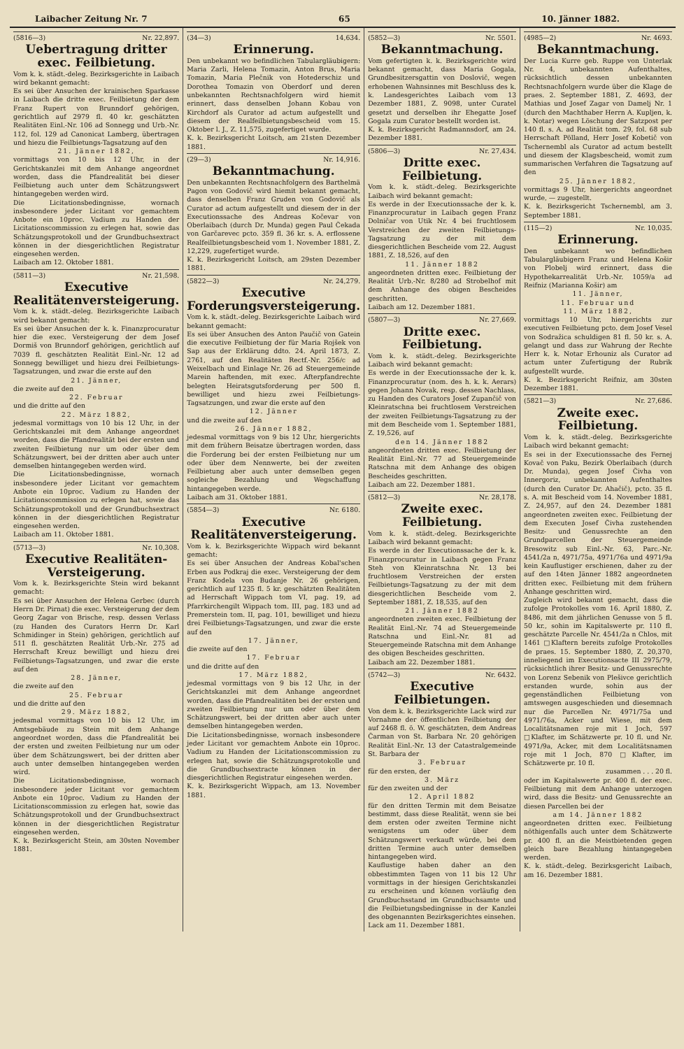Laibacher Zeitung Nr. 7 65 10. Jänner 1882.
(5816—3) Nr. 22,897.
Uebertragung dritter exec. Feilbietung.
Vom k. k. städt.-deleg. Bezirksgerichte in Laibach wird bekannt gemacht:
Es sei über Ansuchen der krainischen Sparkasse in Laibach die dritte exec. Feilbietung der dem Franz Rupert von Brunndorf gehörigen, gerichtlich auf 2979 fl. 40 kr. geschätzten Realitäten Einl.-Nr. 106 ad Sonnegg und Urb.-Nr. 112, fol. 129 ad Canonicat Lamberg, übertragen und hiezu die Feilbietungs-Tagsatzung auf den
21. Jänner 1882,
vormittags von 10 bis 12 Uhr, in der Gerichtskanzlei mit dem Anhange angeordnet worden, dass die Pfandrealität bei dieser Feilbietung auch unter dem Schätzungswert hintangegeben werden wird.
Die Licitationsbedingnisse, wornach insbesondere jeder Licitant vor gemachtem Anbote ein 10proc. Vadium zu Handen der Licitationscommission zu erlegen hat, sowie das Schätzungsprotokoll und der Grundbuchsextract können in der diesgerichtlichen Registratur eingesehen werden.
Laibach am 12. Oktober 1881.
(5811—3) Nr. 21,598.
Executive Realitätenversteigerung.
Vom k. k. städt.-deleg. Bezirksgerichte Laibach wird bekannt gemacht:
Es sei über Ansuchen der k. k. Finanzprocuratur hier die exec. Versteigerung der dem Josef Dormiš von Brunndorf gehörigen, gerichtlich auf 7039 fl. geschätzten Realität Einl.-Nr. 12 ad Sonnegg bewilliget und hiezu drei Feilbietungs-Tagsatzungen, und zwar die erste auf den
21. Jänner,
die zweite auf den
22. Februar
und die dritte auf den
22. März 1882,
jedesmal vormittags von 10 bis 12 Uhr, in der Gerichtskanzlei mit dem Anhange angeordnet worden, dass die Pfandrealität bei der ersten und zweiten Feilbietung nur um oder über dem Schätzungswert, bei der dritten aber auch unter demselben hintangegeben werden wird.
Die Licitationsbedingnisse, wornach insbesondere jeder Licitant vor gemachtem Anbote ein 10proc. Vadium zu Handen der Licitationscommission zu erlegen hat, sowie das Schätzungsprotokoll und der Grundbuchsextract können in der diesgerichtlichen Registratur eingesehen werden.
Laibach am 11. Oktober 1881.
(5713—3) Nr. 10,308.
Executive Realitäten-Versteigerung.
Vom k. k. Bezirksgerichte Stein wird bekannt gemacht:
Es sei über Ansuchen der Helena Gerbec (durch Herrn Dr. Pirnat) die exec. Versteigerung der dem Georg Zagar von Brische, resp. dessen Verlass (zu Handen des Curators Herrn Dr. Karl Schmidinger in Stein) gehörigen, gerichtlich auf 511 fl. geschätzten Realität Urb.-Nr. 275 ad Herrschaft Kreuz bewilligt und hiezu drei Feilbietungs-Tagsatzungen, und zwar die erste auf den
28. Jänner,
die zweite auf den
25. Februar
und die dritte auf den
29. März 1882,
jedesmal vormittags von 10 bis 12 Uhr, im Amtsgebäude zu Stein mit dem Anhange angeordnet worden, dass die Pfandrealität bei der ersten und zweiten Feilbietung nur um oder über dem Schätzungswert, bei der dritten aber auch unter demselben hintangegeben werden wird.
Die Licitationsbedingnisse, wornach insbesondere jeder Licitant vor gemachtem Anbote ein 10proc. Vadium zu Handen der Licitationscommission zu erlegen hat, sowie das Schätzungsprotokoll und der Grundbuchsextract können in der diesgerichtlichen Registratur eingesehen werden.
K. k. Bezirksgericht Stein, am 30sten November 1881.
(34—3) 14,634.
Erinnerung.
Den unbekannt wo befindlichen Tabulargläubigern: Maria Zarli, Helena Tomazin, Anton Brus, Maria Tomazin, Maria Plečnik von Hotederschiz und Dorothea Tomazin von Oberdorf und deren unbekannten Rechtsnachfolgern wird hiemit erinnert, dass denselben Johann Kobau von Kirchdorf als Curator ad actum aufgestellt und diesem der Realfeilbietungsbescheid vom 15. Oktober l. J., Z. 11,575, zugefertiget wurde.
K. k. Bezirksgericht Loitsch, am 21sten Dezember 1881.
(29—3) Nr. 14,916.
Bekanntmachung.
Den unbekannten Rechtsnachfolgern des Barthelmä Pagon von Godovič wird hiemit bekannt gemacht, dass denselben Franz Gruden von Godovič als Curator ad actum aufgestellt und diesem der in der Executionssache des Andreas Kočevar von Oberlaibach (durch Dr. Munda) gegen Paul Čekada von Garčarevec pcto. 359 fl. 36 kr. s. A. erflossene Realfeilbietungsbescheid vom 1. November 1881, Z. 12,229, zugefertiget wurde.
K. k. Bezirksgericht Loitsch, am 29sten Dezember 1881.
(5822—3) Nr. 24,279.
Executive Forderungsversteigerung.
Vom k. k. städt.-deleg. Bezirksgerichte Laibach wird bekannt gemacht:
Es sei über Ansuchen des Anton Paučič von Gatein die executive Feilbietung der für Maria Rojšek von Sap aus der Erklärung ddto. 24. April 1873, Z. 2761, auf den Realitäten Rectf.-Nr. 256/c ad Weixelbach und Einlage Nr. 26 ad Steuergemeinde Marein haftenden, mit exec. Afterpfandrechte belegten Heiratsgutsforderung per 500 fl. bewilliget und hiezu zwei Feilbietungs-Tagsatzungen, und zwar die erste auf den
12. Jänner
und die zweite auf den
26. Jänner 1882,
jedesmal vormittags von 9 bis 12 Uhr, hiergerichts mit dem frühern Beisatze übertragen worden, dass die Forderung bei der ersten Feilbietung nur um oder über dem Nennwerte, bei der zweiten Feilbietung aber auch unter demselben gegen sogleiche Bezahlung und Wegschaffung hintangegeben werde.
Laibach am 31. Oktober 1881.
(5854—3) Nr. 6180.
Executive Realitätenversteigerung.
Vom k. k. Bezirksgerichte Wippach wird bekannt gemacht:
Es sei über Ansuchen der Andreas Kobal'schen Erben aus Podkraj die exec. Versteigerung der dem Franz Kodela von Budanje Nr. 26 gehörigen, gerichtlich auf 1235 fl. 5 kr. geschätzten Realitäten ad Herrschaft Wippach tom VI, pag. 19, ad Pfarrkirchengilt Wippach tom. III, pag. 183 und ad Premerstein tom. II, pag. 101, bewilliget und hiezu drei Feilbietungs-Tagsatzungen, und zwar die erste auf den
17. Jänner,
die zweite auf den
17. Februar
und die dritte auf den
17. März 1882,
jedesmal vormittags von 9 bis 12 Uhr, in der Gerichtskanzlei mit dem Anhange angeordnet worden, dass die Pfandrealitäten bei der ersten und zweiten Feilbietung nur um oder über dem Schätzungswert, bei der dritten aber auch unter demselben hintangegeben werden.
Die Licitationsbedingnisse, wornach insbesondere jeder Licitant vor gemachtem Anbote ein 10proc. Vadium zu Handen der Licitationscommission zu erlegen hat, sowie die Schätzungsprotokolle und die Grundbuchsextracte können in der diesgerichtlichen Registratur eingesehen werden.
K. k. Bezirksgericht Wippach, am 13. November 1881.
(5852—3) Nr. 5501.
Bekanntmachung.
Vom gefertigten k. k. Bezirksgerichte wird bekannt gemacht, dass Maria Gogala, Grundbesitzersgattin von Doslovič, wegen erhobenen Wahnsinnes mit Beschluss des k. k. Landesgerichtes Laibach vom 13 Dezember 1881, Z. 9098, unter Curatel gesetzt und derselben ihr Ehegatte Josef Gogala zum Curator bestellt worden ist.
K. k. Bezirksgericht Radmannsdorf, am 24. Dezember 1881.
(5806—3) Nr. 27,434.
Dritte exec. Feilbietung.
Vom k. k. städt.-deleg. Bezirksgerichte Laibach wird bekannt gemacht:
Es werde in der Executionssache der k. k. Finanzprocuratur in Laibach gegen Franz Dolničar von Utik Nr. 4 bei fruchtlosem Verstreichen der zweiten Feilbietungs-Tagsatzung zu der mit dem diesgerichtlichen Bescheide vom 22. August 1881, Z. 18,526, auf den
11. Jänner 1882
angeordneten dritten exec. Feilbietung der Realität Urb.-Nr. 8/280 ad Strobelhof mit dem Anhange des obigen Bescheides geschritten.
Laibach am 12. Dezember 1881.
(5807—3) Nr. 27,669.
Dritte exec. Feilbietung.
Vom k. k. städt.-deleg. Bezirksgerichte Laibach wird bekannt gemacht:
Es werde in der Executionssache der k. k. Finanzprocuratur (nom. des h. k. k. Aerars) gegen Johann Novak, resp. dessen Nachlass, zu Handen des Curators Josef Zupančič von Kleinratschna bei fruchtlosem Verstreichen der zweiten Feilbietungs-Tagsatzung zu der mit dem Bescheide vom 1. September 1881, Z. 19,526, auf
den 14. Jänner 1882
angeordneten dritten exec. Feilbietung der Realität Einl.-Nr. 77 ad Steuergemeinde Ratschna mit dem Anhange des obigen Bescheides geschritten.
Laibach am 22. Dezember 1881.
(5812—3) Nr. 28,178.
Zweite exec. Feilbietung.
Vom k. k. städt.-deleg. Bezirksgerichte Laibach wird bekannt gemacht:
Es werde in der Executionssache der k. k. Finanzprocuratur in Laibach gegen Franz Steh von Kleinratschna Nr. 13 bei fruchtlosem Verstreichen der ersten Feilbietungs-Tagsatzung zu der mit dem diesgerichtlichen Bescheide vom 2. September 1881, Z. 18,535, auf den
21. Jänner 1882
angeordneten zweiten exec. Feilbietung der Realität Einl.-Nr. 74 ad Steuergemeinde Ratschna und Einl.-Nr. 81 ad Steuergemeinde Ratschna mit dem Anhange des obigen Bescheides geschritten.
Laibach am 22. Dezember 1881.
(5742—3) Nr. 6432.
Executive Feilbietungen.
Von dem k. k. Bezirksgerichte Lack wird zur Vornahme der öffentlichen Feilbietung der auf 2468 fl. ö. W. geschätzten, dem Andreas Čarman von St. Barbara Nr. 20 gehörigen Realität Einl.-Nr. 13 der Catastralgemeinde St. Barbara der
3. Februar
für den ersten, der
3. März
für den zweiten und der
12. April 1882
für den dritten Termin mit dem Beisatze bestimmt, dass diese Realität, wenn sie bei dem ersten oder zweiten Termine nicht wenigstens um oder über dem Schätzungswert verkauft würde, bei dem dritten Termine auch unter demselben hintangegeben wird.
Kauflustige haben daher an den obbestimmten Tagen von 11 bis 12 Uhr vormittags in der hiesigen Gerichtskanzlei zu erscheinen und können vorläufig den Grundbuchsstand im Grundbuchsamte und die Feilbietungsbedingnisse in der Kanzlei des obgenannten Bezirksgerichtes einsehen.
Lack am 11. Dezember 1881.
(4985—2) Nr. 4693.
Bekanntmachung.
Der Lucia Kurre geb. Ruppe von Unterlak Nr. 4, unbekannten Aufenthaltes, rücksichtlich dessen unbekannten Rechtsnachfolgern wurde über die Klage de praes. 2. September 1881, Z. 4693, der Mathias und Josef Zagar von Damelj Nr. 1 (durch den Machthaber Herrn A. Kupljen, k. k. Notar) wegen Löschung der Satzpost per 140 fl. s. A. ad Realität tom. 29, fol. 68 sub Herrschaft Pölland, Herr Josef Kobetič von Tschernembl als Curator ad actum bestellt und diesem der Klagsbescheid, womit zum summarischen Verfahren die Tagsatzung auf den
25. Jänner 1882,
vormittags 9 Uhr, hiergerichts angeordnet wurde, — zugestellt.
K. k. Bezirksgericht Tschernembl, am 3. September 1881.
(115—2) Nr. 10,035.
Erinnerung.
Den unbekannt wo befindlichen Tabulargläubigern Franz und Helena Košir von Plobelj wird erinnert, dass die Hypothekarrealität Urb.-Nr. 1059/a ad Reifniz (Marianna Košir) am
11. Jänner,
11. Februar und
11. März 1882,
vormittags 10 Uhr, hiergerichts zur executiven Feilbietung pcto. dem Josef Vesel von Sodražica schuldigen 81 fl. 50 kr. s. A. gelangt und dass zur Wahrung der Rechte Herr k. k. Notar Erhouniz als Curator ad actum unter Zufertigung der Rubrik aufgestellt wurde.
K. k. Bezirksgericht Reifniz, am 30sten Dezember 1881.
(5821—3) Nr. 27,686.
Zweite exec. Feilbietung.
Vom k. k. städt.-deleg. Bezirksgerichte Laibach wird bekannt gemacht:
Es sei in der Executionssache des Fernej Kovač von Paku, Bezirk Oberlaibach (durch Dr. Munda), gegen Josef Čivha von Innergoriz, unbekannten Aufenthaltes (durch den Curator Dr. Ahačič), pcto. 35 fl. s. A. mit Bescheid vom 14. November 1881, Z. 24,957, auf den 24. Dezember 1881 angeordneten zweiten exec. Feilbietung der dem Executen Josef Čivha zustehenden Besitz- und Genussrechte an den Grundparcellen der Steuergemeinde Bresowitz sub Einl.-Nr. 63, Parc.-Nr. 4541/2a n, 4971/75a, 4971/76a und 4971/9a kein Kauflustiger erschienen, daher zu der auf den 14ten Jänner 1882 angeordneten dritten exec. Feilbietung mit dem frühern Anhange geschritten wird.
Zugleich wird bekannt gemacht, dass die zufolge Protokolles vom 16. April 1880, Z. 8486, mit dem jährlichen Genusse von 5 fl. 50 kr., sohin im Kapitalswerte pr. 110 fl. geschätzte Parcelle Nr. 4541/2a n Chlos, mit 1461 □Klaftern bereits zufolge Protokolles de praes. 15. September 1880, Z. 20,370, inneliegend im Executionsacte III 2975/79, rücksichtlich ihrer Besitz- und Genussrechte von Lorenz Sebenik von Plešivce gerichtlich erstanden wurde, sohin aus der gegenständlichen Feilbietung von amtswegen ausgeschieden und diesemnach nur die Parcellen Nr. 4971/75a und 4971/76a, Acker und Wiese, mit dem Localitätsnamen roje mit 1 Joch, 597 □Klafter, im Schätzwerte pr. 10 fl. und Nr. 4971/9a, Acker, mit dem Localitätsnamen roje mit 1 Joch, 870 □Klafter, im Schätzwerte pr. 10 fl.
zusammen . . . 20 fl.
oder im Kapitalswerte pr. 400 fl. der exec. Feilbietung mit dem Anhange unterzogen wird, dass die Besitz- und Genussrechte an diesen Parcellen bei der
am 14. Jänner 1882
angeordneten dritten exec. Feilbietung nöthigenfalls auch unter dem Schätzwerte pr. 400 fl. an die Meistbietenden gegen gleich bare Bezahlung hintangegeben werden.
K. k. städt.-deleg. Bezirksgericht Laibach, am 16. Dezember 1881.